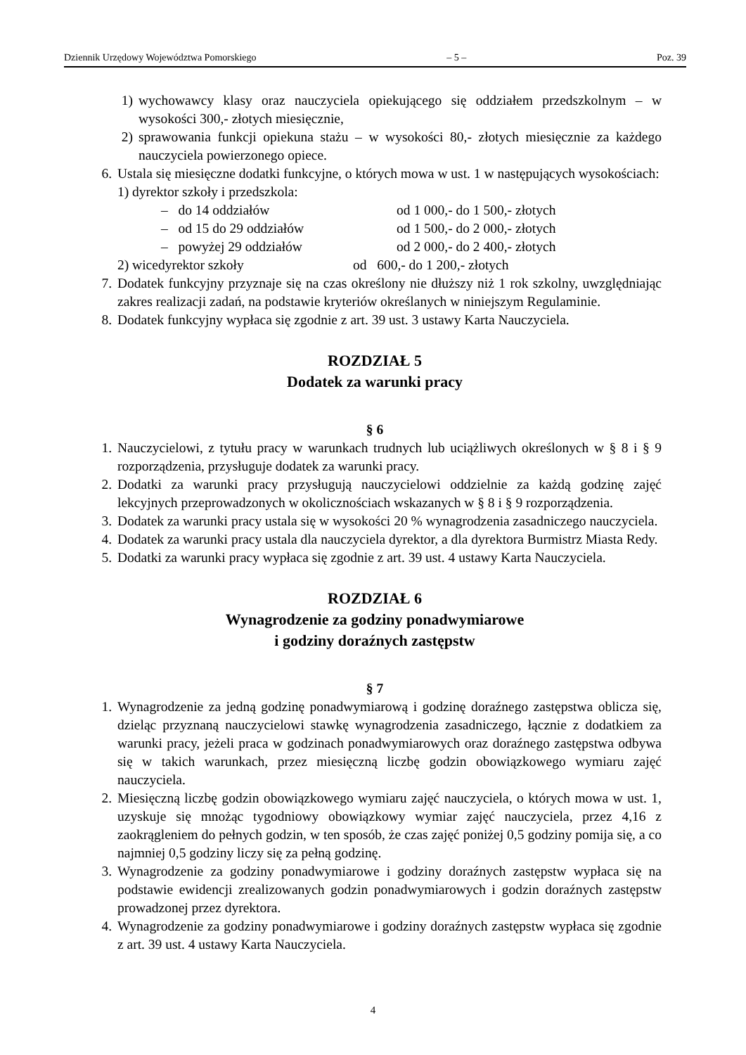Dziennik Urzędowy Województwa Pomorskiego – 5 – Poz. 39
1) wychowawcy klasy oraz nauczyciela opiekującego się oddziałem przedszkolnym – w wysokości 300,- złotych miesięcznie,
2) sprawowania funkcji opiekuna stażu – w wysokości 80,- złotych miesięcznie za każdego nauczyciela powierzonego opiece.
6. Ustala się miesięczne dodatki funkcyjne, o których mowa w ust. 1 w następujących wysokościach:
1) dyrektor szkoły i przedszkola:
– do 14 oddziałów od 1 000,- do 1 500,- złotych
– od 15 do 29 oddziałów od 1 500,- do 2 000,- złotych
– powyżej 29 oddziałów od 2 000,- do 2 400,- złotych
2) wicedyrektor szkoły od 600,- do 1 200,- złotych
7. Dodatek funkcyjny przyznaje się na czas określony nie dłuższy niż 1 rok szkolny, uwzględniając zakres realizacji zadań, na podstawie kryteriów określanych w niniejszym Regulaminie.
8. Dodatek funkcyjny wypłaca się zgodnie z art. 39 ust. 3 ustawy Karta Nauczyciela.
ROZDZIAŁ 5
Dodatek za warunki pracy
§ 6
1. Nauczycielowi, z tytułu pracy w warunkach trudnych lub uciążliwych określonych w § 8 i § 9 rozporządzenia, przysługuje dodatek za warunki pracy.
2. Dodatki za warunki pracy przysługują nauczycielowi oddzielnie za każdą godzinę zajęć lekcyjnych przeprowadzonych w okolicznościach wskazanych w § 8 i § 9 rozporządzenia.
3. Dodatek za warunki pracy ustala się w wysokości 20 % wynagrodzenia zasadniczego nauczyciela.
4. Dodatek za warunki pracy ustala dla nauczyciela dyrektor, a dla dyrektora Burmistrz Miasta Redy.
5. Dodatki za warunki pracy wypłaca się zgodnie z art. 39 ust. 4 ustawy Karta Nauczyciela.
ROZDZIAŁ 6
Wynagrodzenie za godziny ponadwymiarowe
i godziny doraźnych zastępstw
§ 7
1. Wynagrodzenie za jedną godzinę ponadwymiarową i godzinę doraźnego zastępstwa oblicza się, dzieląc przyznaną nauczycielowi stawkę wynagrodzenia zasadniczego, łącznie z dodatkiem za warunki pracy, jeżeli praca w godzinach ponadwymiarowych oraz doraźnego zastępstwa odbywa się w takich warunkach, przez miesięczną liczbę godzin obowiązkowego wymiaru zajęć nauczyciela.
2. Miesięczną liczbę godzin obowiązkowego wymiaru zajęć nauczyciela, o których mowa w ust. 1, uzyskuje się mnożąc tygodniowy obowiązkowy wymiar zajęć nauczyciela, przez 4,16 z zaokrągleniem do pełnych godzin, w ten sposób, że czas zajęć poniżej 0,5 godziny pomija się, a co najmniej 0,5 godziny liczy się za pełną godzinę.
3. Wynagrodzenie za godziny ponadwymiarowe i godziny doraźnych zastępstw wypłaca się na podstawie ewidencji zrealizowanych godzin ponadwymiarowych i godzin doraźnych zastępstw prowadzonej przez dyrektora.
4. Wynagrodzenie za godziny ponadwymiarowe i godziny doraźnych zastępstw wypłaca się zgodnie z art. 39 ust. 4 ustawy Karta Nauczyciela.
4